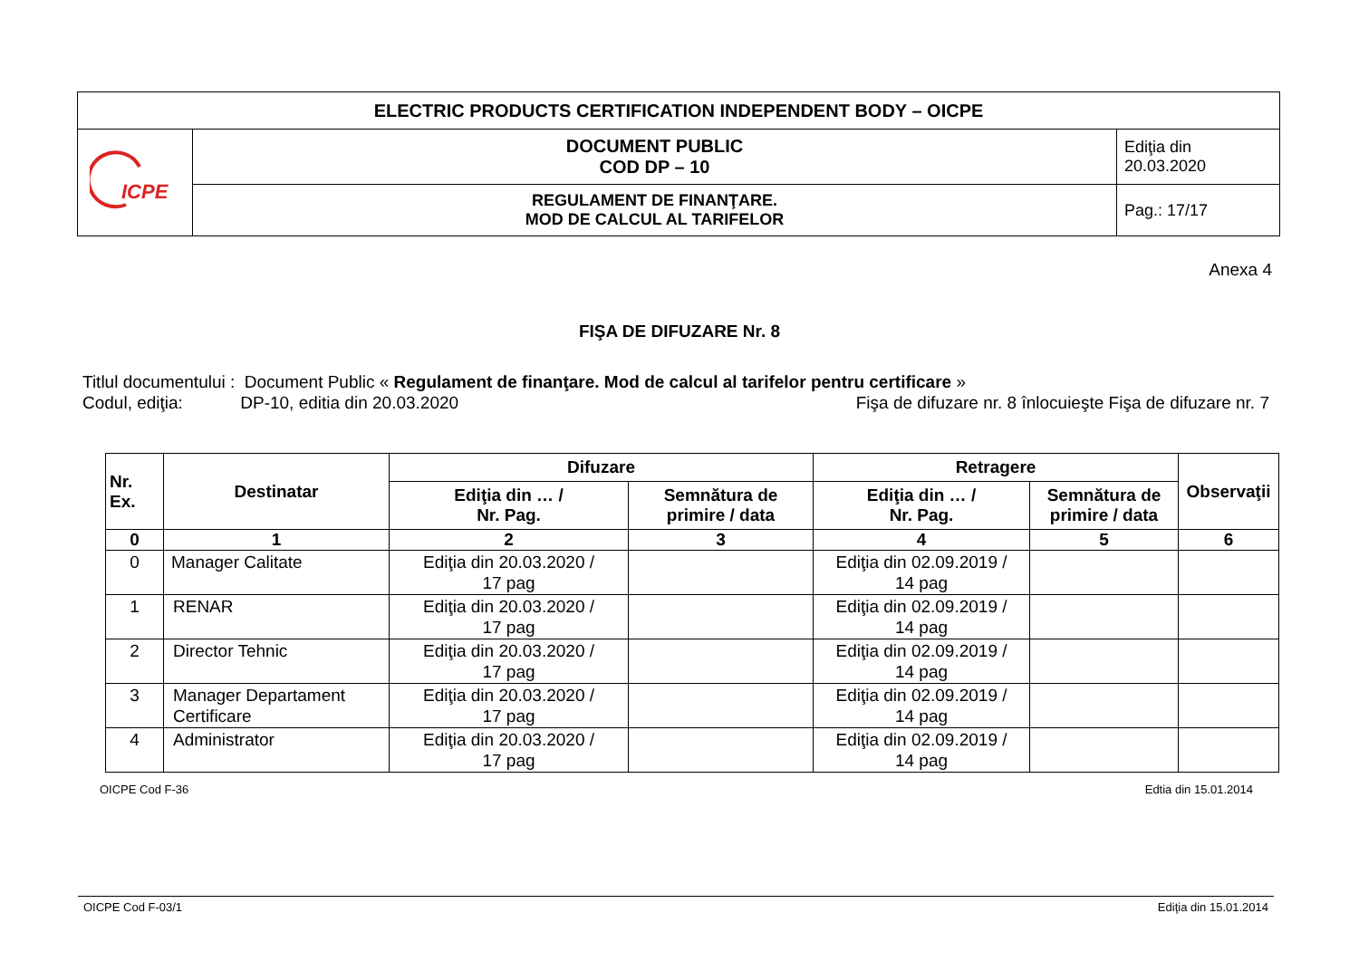| ELECTRIC PRODUCTS CERTIFICATION INDEPENDENT BODY – OICPE | | |
| ICPE | DOCUMENT PUBLIC COD DP – 10 | Ediţia din 20.03.2020 |
| | REGULAMENT DE FINANŢARE. MOD DE CALCUL AL TARIFELOR | Pag.: 17/17 |
Anexa 4
FIŞA DE DIFUZARE Nr. 8
Titlul documentului : Document Public « Regulament de finanţare. Mod de calcul al tarifelor pentru certificare »
Codul, ediţia: DP-10, editia din 20.03.2020 Fişa de difuzare nr. 8 înlocuieşte Fişa de difuzare nr. 7
| Nr. Ex. | Destinatar | Difuzare | | Retragere | | Observaţii |
| --- | --- | --- | --- | --- | --- | --- |
| | | Ediţia din … / Nr. Pag. | Semnătura de primire / data | Ediţia din … / Nr. Pag. | Semnătura de primire / data | |
| 0 | 1 | 2 | 3 | 4 | 5 | 6 |
| 0 | Manager Calitate | Ediţia din 20.03.2020 / 17 pag | | Ediţia din 02.09.2019 / 14 pag | | |
| 1 | RENAR | Ediţia din 20.03.2020 / 17 pag | | Ediţia din 02.09.2019 / 14 pag | | |
| 2 | Director Tehnic | Ediţia din 20.03.2020 / 17 pag | | Ediţia din 02.09.2019 / 14 pag | | |
| 3 | Manager Departament Certificare | Ediţia din 20.03.2020 / 17 pag | | Ediţia din 02.09.2019 / 14 pag | | |
| 4 | Administrator | Ediţia din 20.03.2020 / 17 pag | | Ediţia din 02.09.2019 / 14 pag | | |
OICPE Cod F-36 Edtia din 15.01.2014
OICPE Cod F-03/1 Ediţia din 15.01.2014